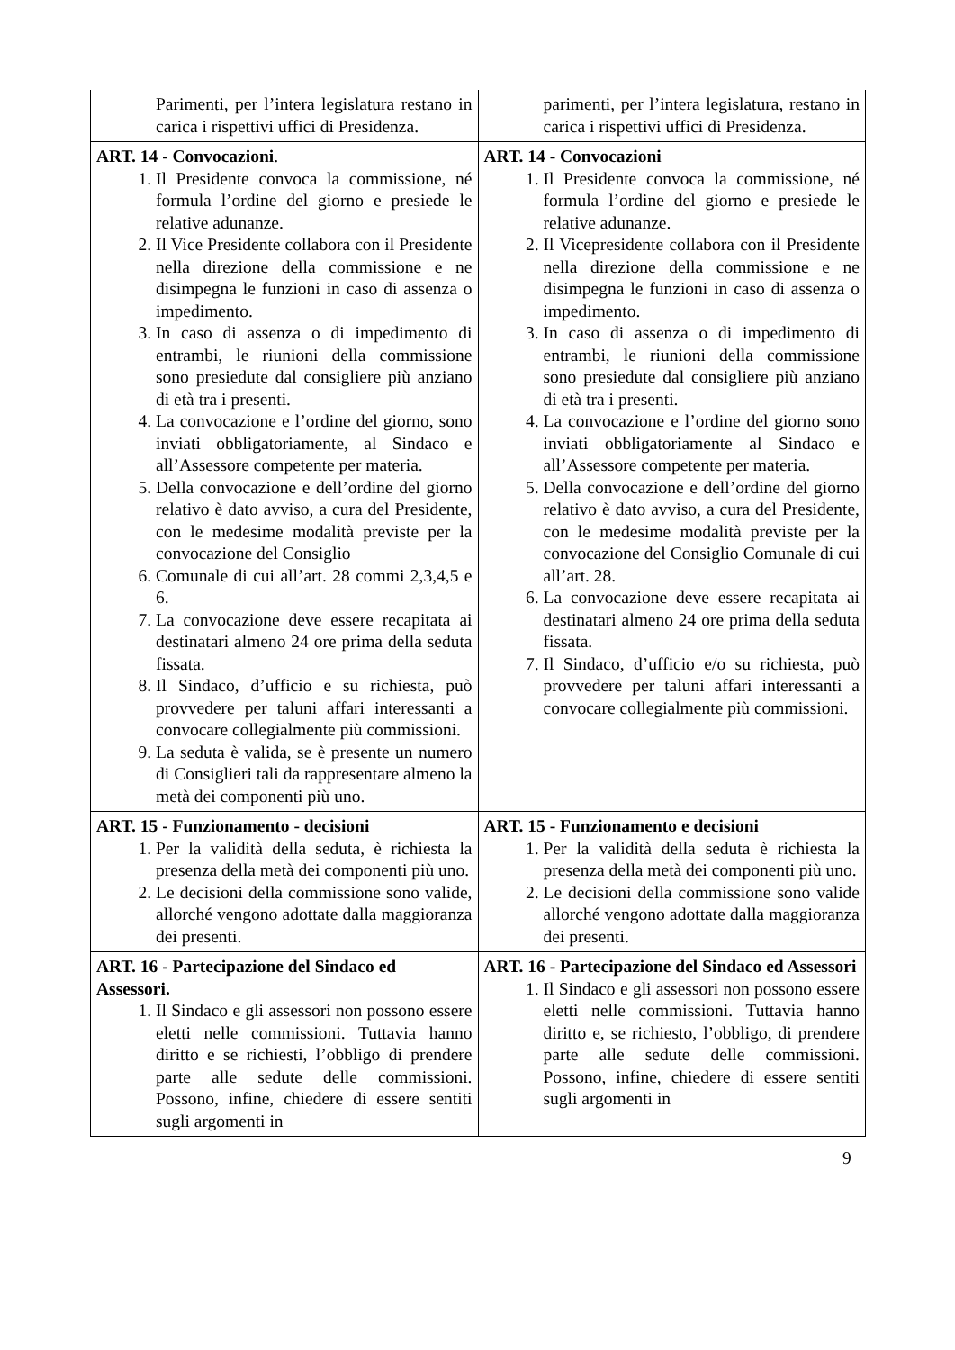| Parimenti, per l’intera legislatura restano in carica i rispettivi uffici di Presidenza. | parimenti, per l’intera legislatura, restano in carica i rispettivi uffici di Presidenza. |
| ART. 14 - Convocazioni . 1. Il Presidente convoca la commissione, né formula l’ordine del giorno e presiede le relative adunanze. 2. Il Vice Presidente collabora con il Presidente nella direzione della commissione e ne disimpegna le funzioni in caso di assenza o impedimento. 3. In caso di assenza o di impedimento di entrambi, le riunioni della commissione sono presiedute dal consigliere più anziano di età tra i presenti. 4. La convocazione e l’ordine del giorno, sono inviati obbligatoriamente, al Sindaco e all’Assessore competente per materia. 5. Della convocazione e dell’ordine del giorno relativo è dato avviso, a cura del Presidente, con le medesime modalità previste per la convocazione del Consiglio 6. Comunale di cui all’art. 28 commi 2,3,4,5 e 6. 7. La convocazione deve essere recapitata ai destinatari almeno 24 ore prima della seduta fissata. 8. Il Sindaco, d’ufficio e su richiesta, può provvedere per taluni affari interessanti a convocare collegialmente più commissioni. 9. La seduta è valida, se è presente un numero di Consiglieri tali da rappresentare almeno la metà dei componenti più uno. | ART. 14 - Convocazioni 1. Il Presidente convoca la commissione, né formula l’ordine del giorno e presiede le relative adunanze. 2. Il Vicepresidente collabora con il Presidente nella direzione della commissione e ne disimpegna le funzioni in caso di assenza o impedimento. 3. In caso di assenza o di impedimento di entrambi, le riunioni della commissione sono presiedute dal consigliere più anziano di età tra i presenti. 4. La convocazione e l’ordine del giorno sono inviati obbligatoriamente al Sindaco e all’Assessore competente per materia. 5. Della convocazione e dell’ordine del giorno relativo è dato avviso, a cura del Presidente, con le medesime modalità previste per la convocazione del Consiglio Comunale di cui all’art. 28. 6. La convocazione deve essere recapitata ai destinatari almeno 24 ore prima della seduta fissata. 7. Il Sindaco, d’ufficio e/o su richiesta, può provvedere per taluni affari interessanti a convocare collegialmente più commissioni. |
| ART. 15 - Funzionamento - decisioni 1. Per la validità della seduta, è richiesta la presenza della metà dei componenti più uno. 2. Le decisioni della commissione sono valide, allorché vengono adottate dalla maggioranza dei presenti. | ART. 15 - Funzionamento e decisioni 1. Per la validità della seduta è richiesta la presenza della metà dei componenti più uno. 2. Le decisioni della commissione sono valide allorché vengono adottate dalla maggioranza dei presenti. |
| ART. 16 - Partecipazione del Sindaco ed Assessori. 1. Il Sindaco e gli assessori non possono essere eletti nelle commissioni. Tuttavia hanno diritto e se richiesti, l’obbligo di prendere parte alle sedute delle commissioni. Possono, infine, chiedere di essere sentiti sugli argomenti in | ART. 16 - Partecipazione del Sindaco ed Assessori 1. Il Sindaco e gli assessori non possono essere eletti nelle commissioni. Tuttavia hanno diritto e, se richiesto, l’obbligo, di prendere parte alle sedute delle commissioni. Possono, infine, chiedere di essere sentiti sugli argomenti in |
9